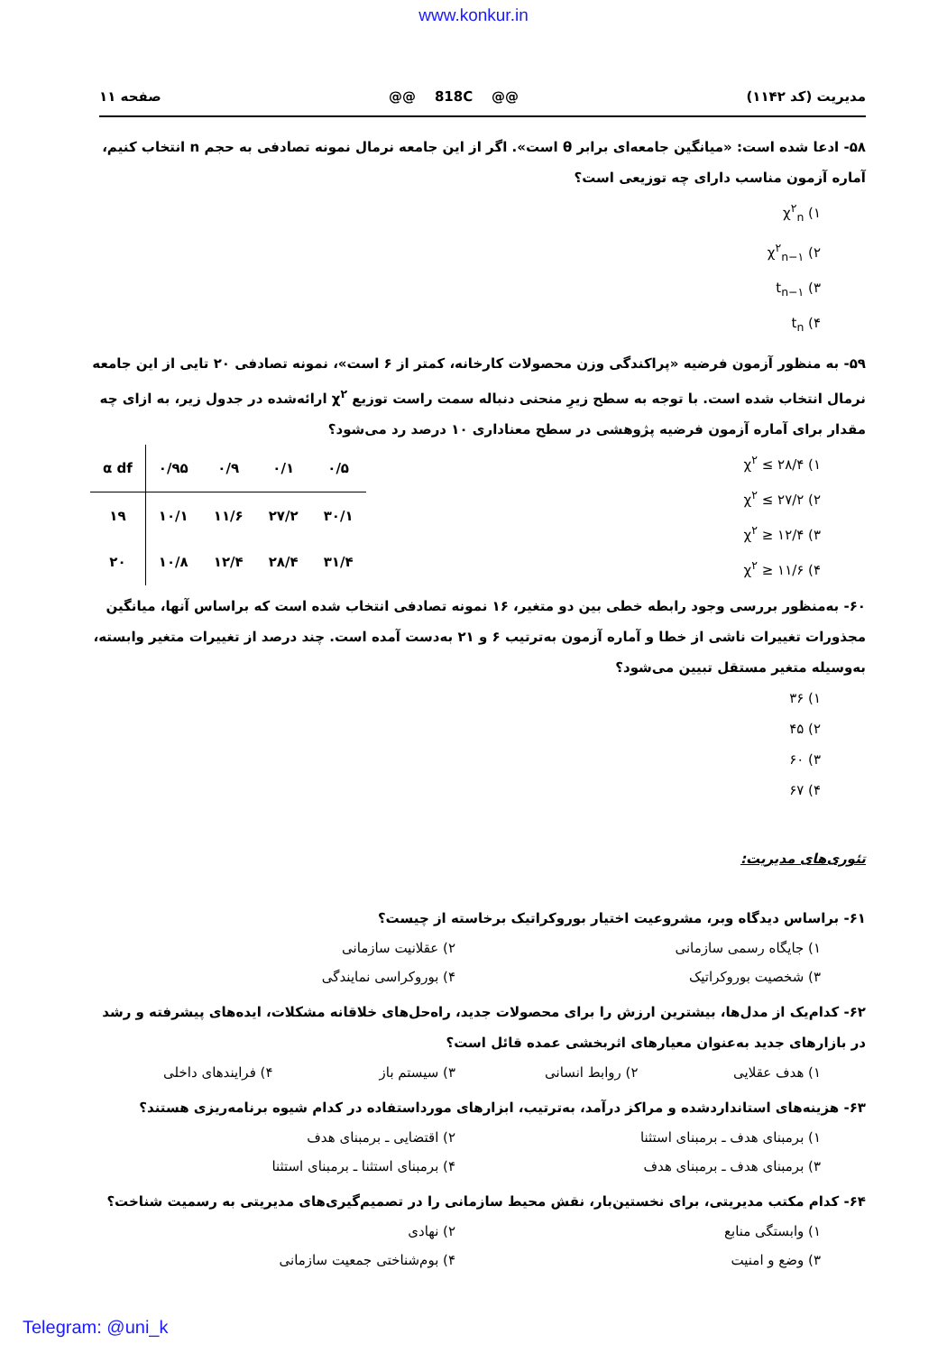www.konkur.in
مدیریت (کد ۱۱۴۲) @@ 818C @@ صفحه ۱۱
۵۸- ادعا شده است: «میانگین جامعه‌ای برابر θ است». اگر از این جامعه نرمال نمونه تصادفی به حجم n انتخاب کنیم، آماره آزمون مناسب دارای چه توزیعی است؟
۱) χ<sup>۲</sup><sub>n</sub>
۲) χ<sup>۲</sup><sub>n−۱</sub>
۳) t<sub>n−۱</sub>
۴) t<sub>n</sub>
۵۹- به منظور آزمون فرضیه «پراکندگی وزن محصولات کارخانه، کمتر از ۶ است»، نمونه تصادفی ۲۰ تایی از این جامعه نرمال انتخاب شده است. با توجه به سطح زیرِ منحنی دنباله سمت راست توزیع χ<sup>۲</sup> ارائه‌شده در جدول زیر، به ازای چه مقدار برای آماره آزمون فرضیه پژوهشی در سطح معناداری ۱۰ درصد رد می‌شود؟
۱) χ<sup>۲</sup> ≤ ۲۸/۴
۲) χ<sup>۲</sup> ≤ ۲۷/۲
۳) χ<sup>۲</sup> ≥ ۱۲/۴
۴) χ<sup>۲</sup> ≥ ۱۱/۶
| α df | ۰/۹۵ | ۰/۹ | ۰/۱ | ۰/۵ |
| --- | --- | --- | --- | --- |
| ۱۹ | ۱۰/۱ | ۱۱/۶ | ۲۷/۲ | ۳۰/۱ |
| ۲۰ | ۱۰/۸ | ۱۲/۴ | ۲۸/۴ | ۳۱/۴ |
۶۰- به‌منظور بررسی وجود رابطه خطی بین دو متغیر، ۱۶ نمونه تصادفی انتخاب شده است که براساس آنها، میانگین مجذورات تغییرات ناشی از خطا و آماره آزمون به‌ترتیب ۶ و ۲۱ به‌دست آمده است. چند درصد از تغییرات متغیر وابسته، به‌وسیله متغیر مستقل تبیین می‌شود؟
۱) ۳۶
۲) ۴۵
۳) ۶۰
۴) ۶۷
تئوری‌های مدیریت:
۶۱- براساس دیدگاه وبر، مشروعیت اختیار بوروکراتیک برخاسته از چیست؟
۱) جایگاه رسمی سازمانی ۲) عقلانیت سازمانی
۳) شخصیت بوروکراتیک ۴) بوروکراسی نمایندگی
۶۲- کدام‌یک از مدل‌ها، بیشترین ارزش را برای محصولات جدید، راه‌حل‌های خلاقانه مشکلات، ایده‌های پیشرفته و رشد در بازارهای جدید به‌عنوان معیارهای اثربخشی عمده قائل است؟
۱) هدف عقلایی ۲) روابط انسانی ۳) سیستم باز ۴) فرایندهای داخلی
۶۳- هزینه‌های استانداردشده و مراکز درآمد، به‌ترتیب، ابزارهای مورداستفاده در کدام شیوه برنامه‌ریزی هستند؟
۱) برمبنای هدف ـ برمبنای استثنا ۲) اقتضایی ـ برمبنای هدف
۳) برمبنای هدف ـ برمبنای هدف ۴) برمبنای استثنا ـ برمبنای استثنا
۶۴- کدام مکتب مدیریتی، برای نخستین‌بار، نقش محیط سازمانی را در تصمیم‌گیری‌های مدیریتی به رسمیت شناخت؟
۱) وابستگی منابع ۲) نهادی
۳) وضع و امنیت ۴) بوم‌شناختی جمعیت سازمانی
Telegram: @uni_k